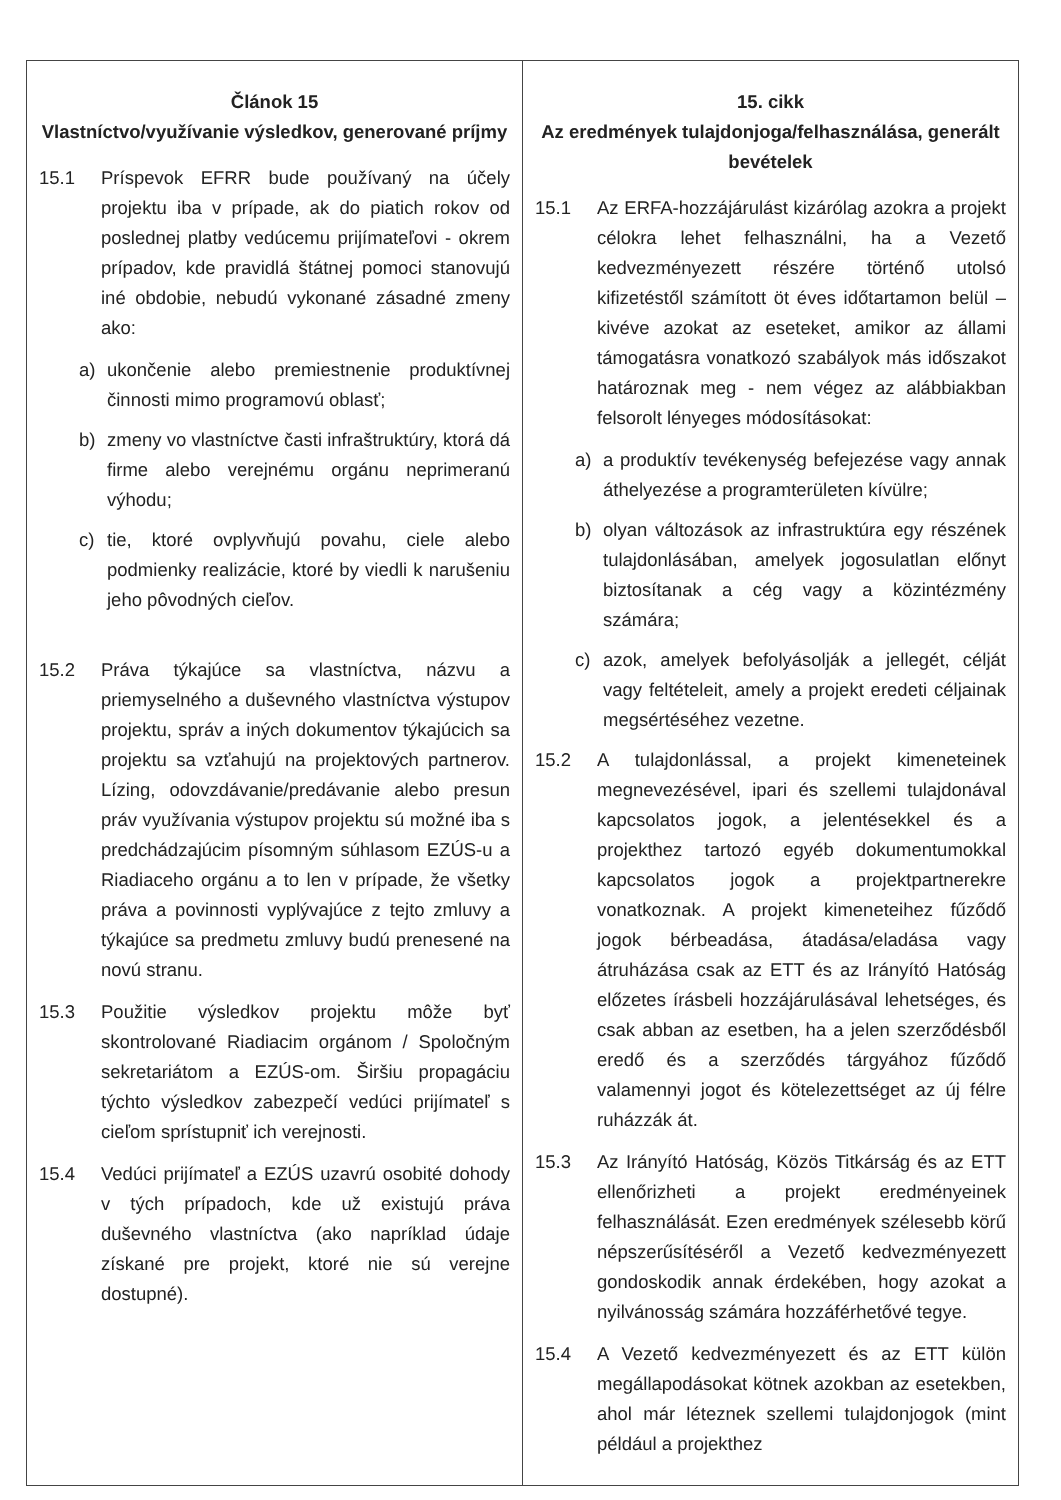| Článok 15 Vlastníctvo/využívanie výsledkov, generované príjmy 15.1 Príspevok EFRR bude používaný na účely projektu iba v prípade, ak do piatich rokov od poslednej platby vedúcemu prijímateľovi - okrem prípadov, kde pravidlá štátnej pomoci stanovujú iné obdobie, nebudú vykonané zásadné zmeny ako: a) ukončenie alebo premiestnenie produktívnej činnosti mimo programovú oblasť; b) zmeny vo vlastníctve časti infraštruktúry, ktorá dá firme alebo verejnému orgánu neprimeranú výhodu; c) tie, ktoré ovplyvňujú povahu, ciele alebo podmienky realizácie, ktoré by viedli k narušeniu jeho pôvodných cieľov. 15.2 Práva týkajúce sa vlastníctva, názvu a priemyselného a duševného vlastníctva výstupov projektu, správ a iných dokumentov týkajúcich sa projektu sa vzťahujú na projektových partnerov. Lízing, odovzdávanie/predávanie alebo presun práv využívania výstupov projektu sú možné iba s predchádzajúcim písomným súhlasom EZÚS-u a Riadiaceho orgánu a to len v prípade, že všetky práva a povinnosti vyplývajúce z tejto zmluvy a týkajúce sa predmetu zmluvy budú prenesené na novú stranu. 15.3 Použitie výsledkov projektu môže byť skontrolované Riadiacim orgánom / Spoločným sekretariátom a EZÚS-om. Širšiu propagáciu týchto výsledkov zabezpečí vedúci prijímateľ s cieľom sprístupniť ich verejnosti. 15.4 Vedúci prijímateľ a EZÚS uzavrú osobité dohody v tých prípadoch, kde už existujú práva duševného vlastníctva (ako napríklad údaje získané pre projekt, ktoré nie sú verejne dostupné). | 15. cikk Az eredmények tulajdonjoga/felhasználása, generált bevételek 15.1 Az ERFA-hozzájárulást kizárólag azokra a projekt célokra lehet felhasználni, ha a Vezető kedvezményezett részére történő utolsó kifizetéstől számított öt éves időtartamon belül – kivéve azokat az eseteket, amikor az állami támogatásra vonatkozó szabályok más időszakot határoznak meg - nem végez az alábbiakban felsorolt lényeges módosításokat: a) a produktív tevékenység befejezése vagy annak áthelyezése a programterületen kívülre; b) olyan változások az infrastruktúra egy részének tulajdonlásában, amelyek jogosulatlan előnyt biztosítanak a cég vagy a közintézmény számára; c) azok, amelyek befolyásolják a jellegét, célját vagy feltételeit, amely a projekt eredeti céljainak megsértéséhez vezetne. 15.2 A tulajdonlással, a projekt kimeneteinek megnevezésével, ipari és szellemi tulajdonával kapcsolatos jogok, a jelentésekkel és a projekthez tartozó egyéb dokumentumokkal kapcsolatos jogok a projektpartnerekre vonatkoznak. A projekt kimeneteihez fűződő jogok bérbeadása, átadása/eladása vagy átruházása csak az ETT és az Irányító Hatóság előzetes írásbeli hozzájárulásával lehetséges, és csak abban az esetben, ha a jelen szerződésből eredő és a szerződés tárgyához fűződő valamennyi jogot és kötelezettséget az új félre ruházzák át. 15.3 Az Irányító Hatóság, Közös Titkárság és az ETT ellenőrizheti a projekt eredményeinek felhasználását. Ezen eredmények szélesebb körű népszerűsítéséről a Vezető kedvezményezett gondoskodik annak érdekében, hogy azokat a nyilvánosság számára hozzáférhetővé tegye. 15.4 A Vezető kedvezményezett és az ETT külön megállapodásokat kötnek azokban az esetekben, ahol már léteznek szellemi tulajdonjogok (mint például a projekthez |